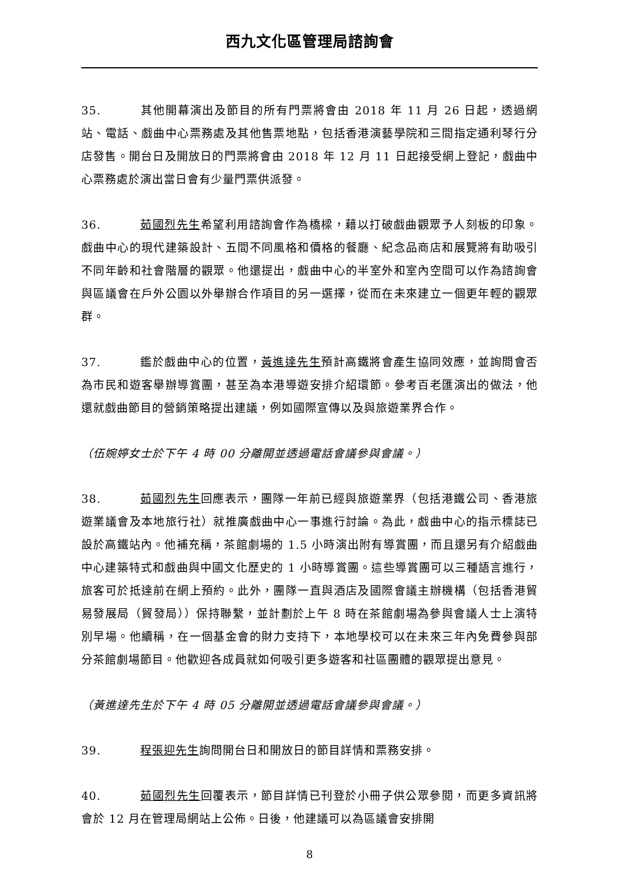西九文化區管理局諮詢會
35. 其他開幕演出及節目的所有門票將會由 2018 年 11 月 26 日起，透過網站、電話、戲曲中心票務處及其他售票地點，包括香港演藝學院和三間指定通利琴行分店發售。開台日及開放日的門票將會由 2018 年 12 月 11 日起接受網上登記，戲曲中心票務處於演出當日會有少量門票供派發。
36. 茹國烈先生希望利用諮詢會作為橋樑，藉以打破戲曲觀眾予人刻板的印象。戲曲中心的現代建築設計、五間不同風格和價格的餐廳、紀念品商店和展覽將有助吸引不同年齡和社會階層的觀眾。他還提出，戲曲中心的半室外和室內空間可以作為諮詢會與區議會在戶外公園以外舉辦合作項目的另一選擇，從而在未來建立一個更年輕的觀眾群。
37. 鑑於戲曲中心的位置，黃進達先生預計高鐵將會產生協同效應，並詢問會否為市民和遊客舉辦導賞團，甚至為本港導遊安排介紹環節。參考百老匯演出的做法，他還就戲曲節目的營銷策略提出建議，例如國際宣傳以及與旅遊業界合作。
（伍婉婷女士於下午 4 時 00 分離開並透過電話會議參與會議。）
38. 茹國烈先生回應表示，團隊一年前已經與旅遊業界（包括港鐵公司、香港旅遊業議會及本地旅行社）就推廣戲曲中心一事進行討論。為此，戲曲中心的指示標誌已設於高鐵站內。他補充稱，茶館劇場的 1.5 小時演出附有導賞團，而且還另有介紹戲曲中心建築特式和戲曲與中國文化歷史的 1 小時導賞團。這些導賞團可以三種語言進行，旅客可於抵達前在網上預約。此外，團隊一直與酒店及國際會議主辦機構（包括香港貿易發展局（貿發局））保持聯繫，並計劃於上午 8 時在茶館劇場為參與會議人士上演特別早場。他續稱，在一個基金會的財力支持下，本地學校可以在未來三年內免費參與部分茶館劇場節目。他歡迎各成員就如何吸引更多遊客和社區團體的觀眾提出意見。
（黃進達先生於下午 4 時 05 分離開並透過電話會議參與會議。）
39. 程張迎先生詢問開台日和開放日的節目詳情和票務安排。
40. 茹國烈先生回覆表示，節目詳情已刊登於小冊子供公眾參閱，而更多資訊將會於 12 月在管理局網站上公佈。日後，他建議可以為區議會安排開
8